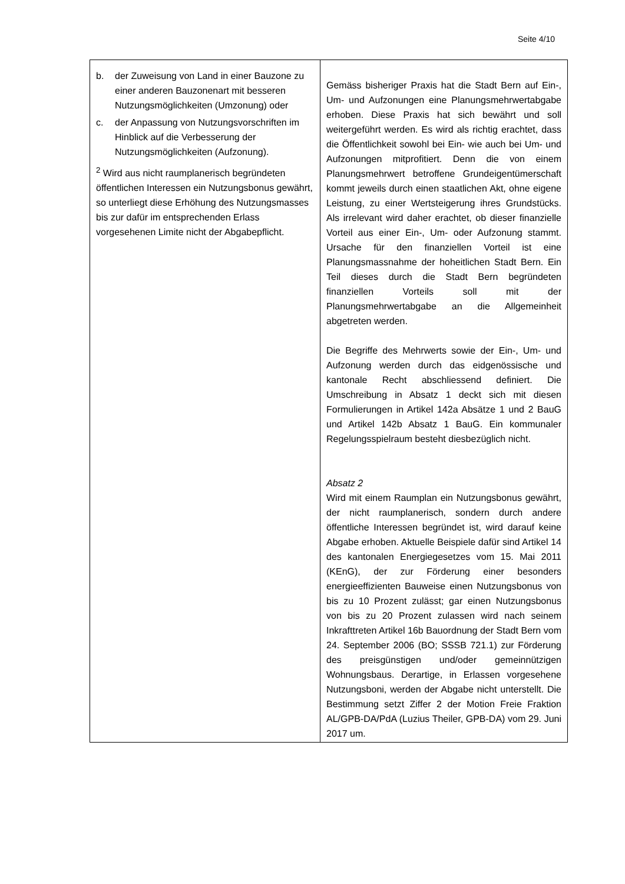Seite 4/10
| b. der Zuweisung von Land in einer Bauzone zu einer anderen Bauzonenart mit besseren Nutzungsmöglichkeiten (Umzonung) oder c. der Anpassung von Nutzungsvorschriften im Hinblick auf die Verbesserung der Nutzungsmöglichkeiten (Aufzonung). <sup>2</sup> Wird aus nicht raumplanerisch begründeten öffentlichen Interessen ein Nutzungsbonus gewährt, so unterliegt diese Erhöhung des Nutzungsmasses bis zur dafür im entsprechenden Erlass vorgesehenen Limite nicht der Abgabepflicht. | Gemäss bisheriger Praxis hat die Stadt Bern auf Ein-, Um- und Aufzonungen eine Planungsmehrwertabgabe erhoben. Diese Praxis hat sich bewährt und soll weitergeführt werden. Es wird als richtig erachtet, dass die Öffentlichkeit sowohl bei Ein- wie auch bei Um- und Aufzonungen mitprofitiert. Denn die von einem Planungsmehrwert betroffene Grundeigentümerschaft kommt jeweils durch einen staatlichen Akt, ohne eigene Leistung, zu einer Wertsteigerung ihres Grundstücks. Als irrelevant wird daher erachtet, ob dieser finanzielle Vorteil aus einer Ein-, Um- oder Aufzonung stammt. Ursache für den finanziellen Vorteil ist eine Planungsmassnahme der hoheitlichen Stadt Bern. Ein Teil dieses durch die Stadt Bern begründeten finanziellen Vorteils soll mit der Planungsmehrwertabgabe an die Allgemeinheit abgetreten werden. Die Begriffe des Mehrwerts sowie der Ein-, Um- und Aufzonung werden durch das eidgenössische und kantonale Recht abschliessend definiert. Die Umschreibung in Absatz 1 deckt sich mit diesen Formulierungen in Artikel 142a Absätze 1 und 2 BauG und Artikel 142b Absatz 1 BauG. Ein kommunaler Regelungsspielraum besteht diesbezüglich nicht. Absatz 2 Wird mit einem Raumplan ein Nutzungsbonus gewährt, der nicht raumplanerisch, sondern durch andere öffentliche Interessen begründet ist, wird darauf keine Abgabe erhoben. Aktuelle Beispiele dafür sind Artikel 14 des kantonalen Energiegesetzes vom 15. Mai 2011 (KEnG), der zur Förderung einer besonders energieeffizienten Bauweise einen Nutzungsbonus von bis zu 10 Prozent zulässt; gar einen Nutzungsbonus von bis zu 20 Prozent zulassen wird nach seinem Inkrafttreten Artikel 16b Bauordnung der Stadt Bern vom 24. September 2006 (BO; SSSB 721.1) zur Förderung des preisgünstigen und/oder gemeinnützigen Wohnungsbaus. Derartige, in Erlassen vorgesehene Nutzungsboni, werden der Abgabe nicht unterstellt. Die Bestimmung setzt Ziffer 2 der Motion Freie Fraktion AL/GPB-DA/PdA (Luzius Theiler, GPB-DA) vom 29. Juni 2017 um. |